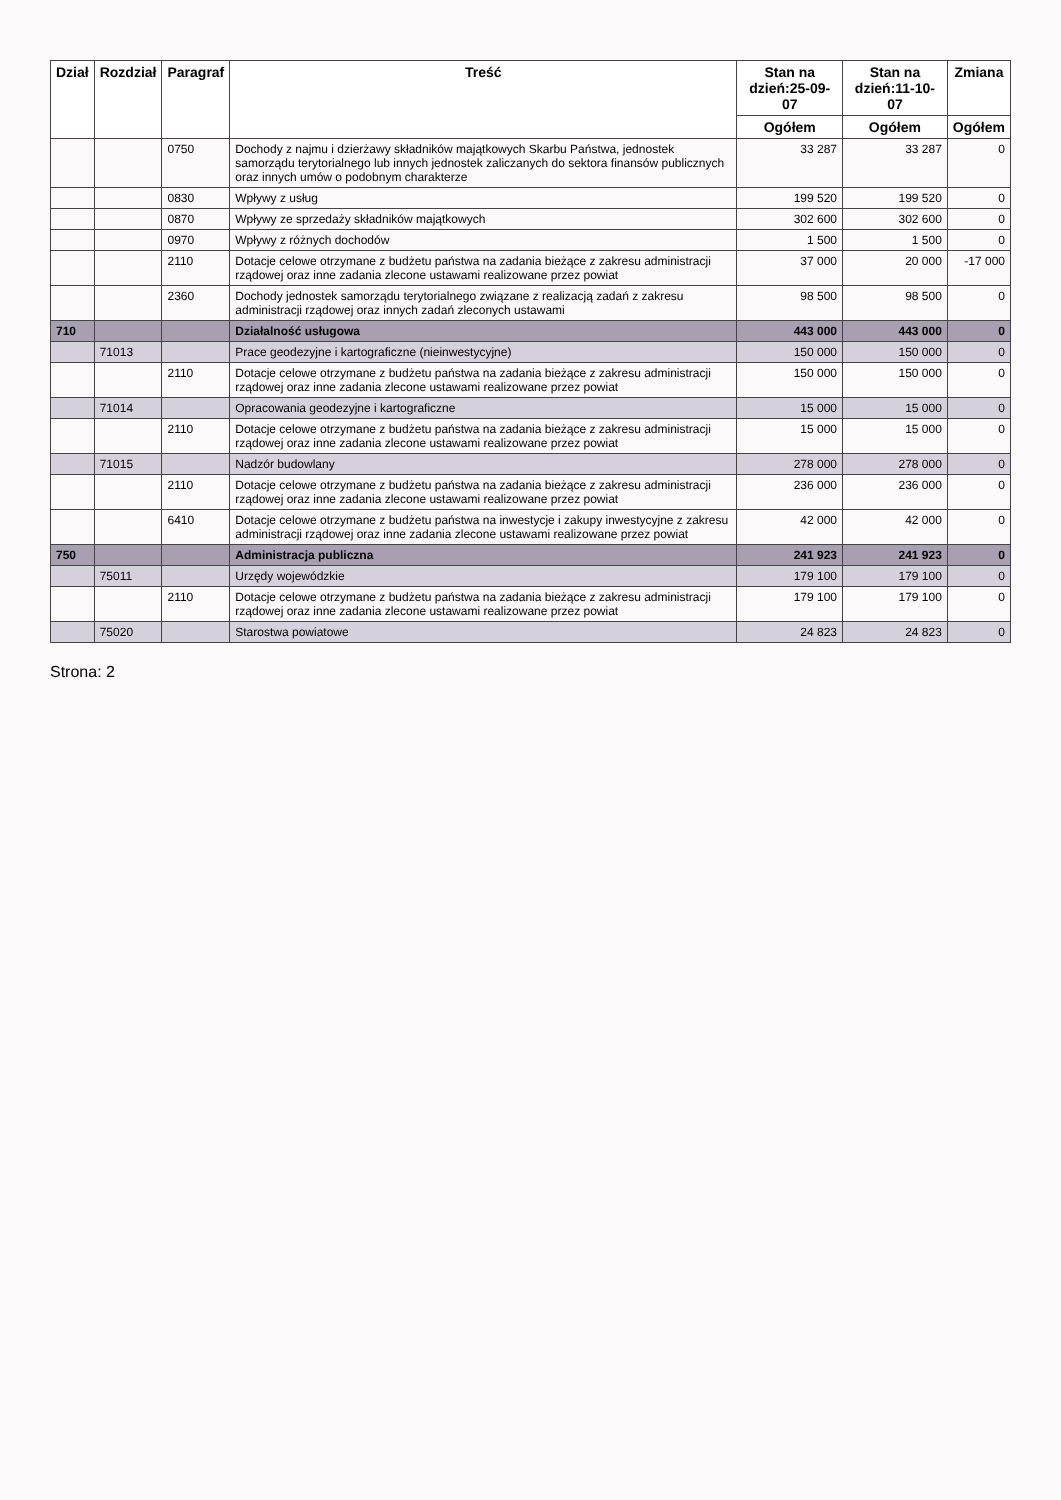| Dział | Rozdział | Paragraf | Treść | Stan na dzień:25-09-07 | Stan na dzień:11-10-07 | Zmiana |
| --- | --- | --- | --- | --- | --- | --- |
| | | | | Ogółem | Ogółem | Ogółem |
| | | 0750 | Dochody z najmu i dzierżawy składników majątkowych Skarbu Państwa, jednostek samorządu terytorialnego lub innych jednostek zaliczanych do sektora finansów publicznych oraz innych umów o podobnym charakterze | 33 287 | 33 287 | 0 |
| | | 0830 | Wpływy z usług | 199 520 | 199 520 | 0 |
| | | 0870 | Wpływy ze sprzedaży składników majątkowych | 302 600 | 302 600 | 0 |
| | | 0970 | Wpływy z różnych dochodów | 1 500 | 1 500 | 0 |
| | | 2110 | Dotacje celowe otrzymane z budżetu państwa na zadania bieżące z zakresu administracji rządowej oraz inne zadania zlecone ustawami realizowane przez powiat | 37 000 | 20 000 | -17 000 |
| | | 2360 | Dochody jednostek samorządu terytorialnego związane z realizacją zadań z zakresu administracji rządowej oraz innych zadań zleconych ustawami | 98 500 | 98 500 | 0 |
| 710 | | | Działalność usługowa | 443 000 | 443 000 | 0 |
| | 71013 | | Prace geodezyjne i kartograficzne (nieinwestycyjne) | 150 000 | 150 000 | 0 |
| | | 2110 | Dotacje celowe otrzymane z budżetu państwa na zadania bieżące z zakresu administracji rządowej oraz inne zadania zlecone ustawami realizowane przez powiat | 150 000 | 150 000 | 0 |
| | 71014 | | Opracowania geodezyjne i kartograficzne | 15 000 | 15 000 | 0 |
| | | 2110 | Dotacje celowe otrzymane z budżetu państwa na zadania bieżące z zakresu administracji rządowej oraz inne zadania zlecone ustawami realizowane przez powiat | 15 000 | 15 000 | 0 |
| | 71015 | | Nadzór budowlany | 278 000 | 278 000 | 0 |
| | | 2110 | Dotacje celowe otrzymane z budżetu państwa na zadania bieżące z zakresu administracji rządowej oraz inne zadania zlecone ustawami realizowane przez powiat | 236 000 | 236 000 | 0 |
| | | 6410 | Dotacje celowe otrzymane z budżetu państwa na inwestycje i zakupy inwestycyjne z zakresu administracji rządowej oraz inne zadania zlecone ustawami realizowane przez powiat | 42 000 | 42 000 | 0 |
| 750 | | | Administracja publiczna | 241 923 | 241 923 | 0 |
| | 75011 | | Urzędy wojewódzkie | 179 100 | 179 100 | 0 |
| | | 2110 | Dotacje celowe otrzymane z budżetu państwa na zadania bieżące z zakresu administracji rządowej oraz inne zadania zlecone ustawami realizowane przez powiat | 179 100 | 179 100 | 0 |
| | 75020 | | Starostwa powiatowe | 24 823 | 24 823 | 0 |
Strona: 2